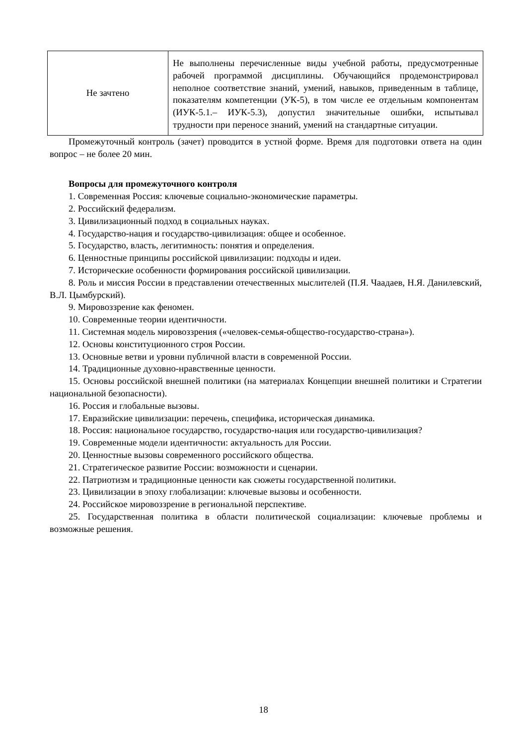| Не зачтено | Не выполнены перечисленные виды учебной работы, предусмотренные рабочей программой дисциплины. Обучающийся продемонстрировал неполное соответствие знаний, умений, навыков, приведенным в таблице, показателям компетенции (УК-5), в том числе ее отдельным компонентам (ИУК-5.1.– ИУК-5.3), допустил значительные ошибки, испытывал трудности при переносе знаний, умений на стандартные ситуации. |
Промежуточный контроль (зачет) проводится в устной форме. Время для подготовки ответа на один вопрос – не более 20 мин.
Вопросы для промежуточного контроля
1. Современная Россия: ключевые социально-экономические параметры.
2. Российский федерализм.
3. Цивилизационный подход в социальных науках.
4. Государство-нация и государство-цивилизация: общее и особенное.
5. Государство, власть, легитимность: понятия и определения.
6. Ценностные принципы российской цивилизации: подходы и идеи.
7. Исторические особенности формирования российской цивилизации.
8. Роль и миссия России в представлении отечественных мыслителей (П.Я. Чаадаев, Н.Я. Данилевский, В.Л. Цымбурский).
9. Мировоззрение как феномен.
10. Современные теории идентичности.
11. Системная модель мировоззрения («человек-семья-общество-государство-страна»).
12. Основы конституционного строя России.
13. Основные ветви и уровни публичной власти в современной России.
14. Традиционные духовно-нравственные ценности.
15. Основы российской внешней политики (на материалах Концепции внешней политики и Стратегии национальной безопасности).
16. Россия и глобальные вызовы.
17. Евразийские цивилизации: перечень, специфика, историческая динамика.
18. Россия: национальное государство, государство-нация или государство-цивилизация?
19. Современные модели идентичности: актуальность для России.
20. Ценностные вызовы современного российского общества.
21. Стратегическое развитие России: возможности и сценарии.
22. Патриотизм и традиционные ценности как сюжеты государственной политики.
23. Цивилизации в эпоху глобализации: ключевые вызовы и особенности.
24. Российское мировоззрение в региональной перспективе.
25. Государственная политика в области политической социализации: ключевые проблемы и возможные решения.
18